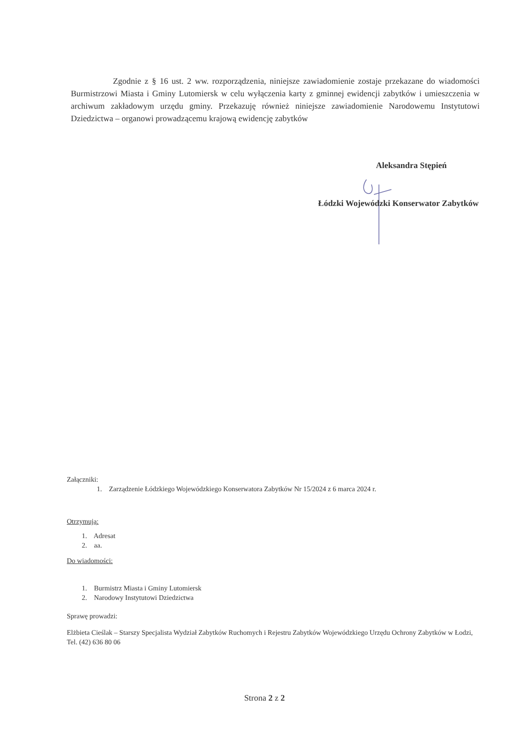Zgodnie z § 16 ust. 2 ww. rozporządzenia, niniejsze zawiadomienie zostaje przekazane do wiadomości Burmistrzowi Miasta i Gminy Lutomiersk w celu wyłączenia karty z gminnej ewidencji zabytków i umieszczenia w archiwum zakładowym urzędu gminy. Przekazuję również niniejsze zawiadomienie Narodowemu Instytutowi Dziedzictwa – organowi prowadzącemu krajową ewidencję zabytków
Aleksandra Stępień
Łódzki Wojewódzki Konserwator Zabytków
Załączniki:
1. Zarządzenie Łódzkiego Wojewódzkiego Konserwatora Zabytków Nr 15/2024 z 6 marca 2024 r.
Otrzymują:
1. Adresat
2. aa.
Do wiadomości:
1. Burmistrz Miasta i Gminy Lutomiersk
2. Narodowy Instytutowi Dziedzictwa
Sprawę prowadzi:
Elżbieta Cieślak – Starszy Specjalista Wydział Zabytków Ruchomych i Rejestru Zabytków Wojewódzkiego Urzędu Ochrony Zabytków w Łodzi, Tel. (42) 636 80 06
Strona 2 z 2